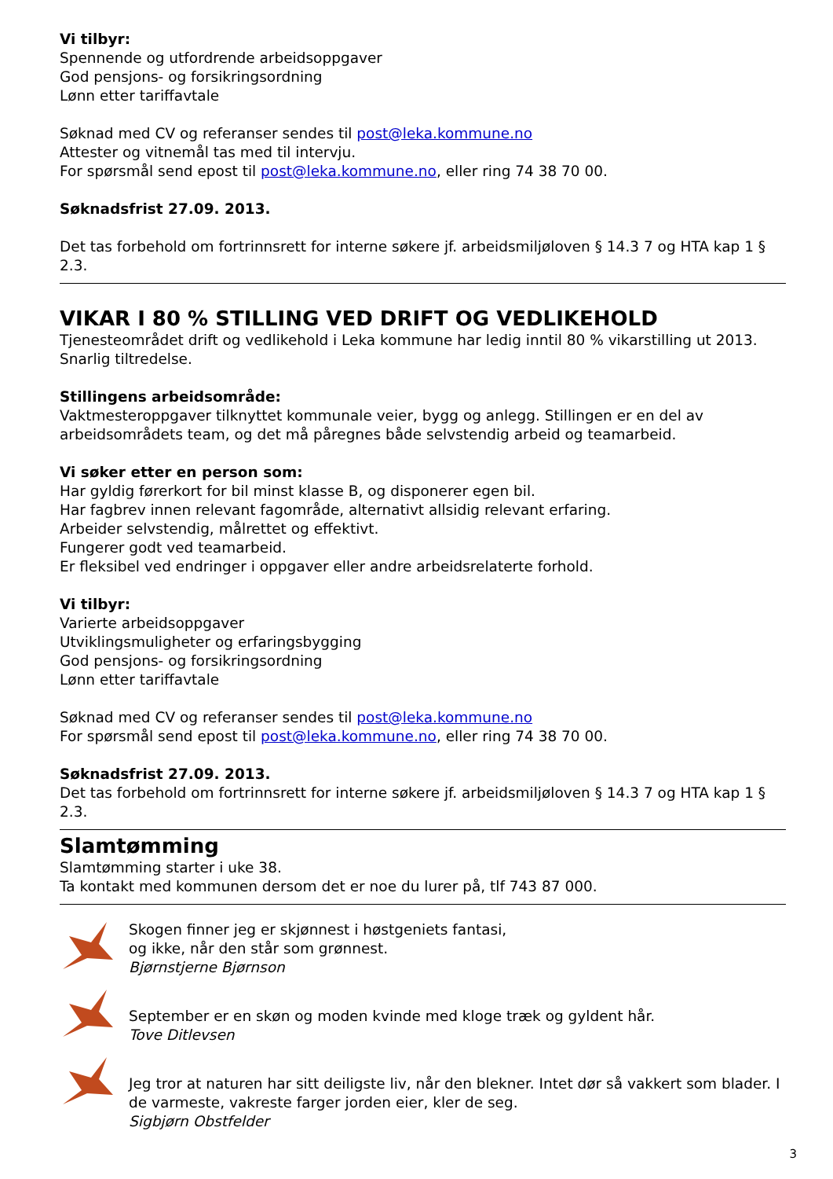Vi tilbyr:
Spennende og utfordrende arbeidsoppgaver
God pensjons- og forsikringsordning
Lønn etter tariffavtale
Søknad med CV og referanser sendes til post@leka.kommune.no
Attester og vitnemål tas med til intervju.
For spørsmål send epost til post@leka.kommune.no, eller ring 74 38 70 00.
Søknadsfrist 27.09. 2013.
Det tas forbehold om fortrinnsrett for interne søkere jf. arbeidsmiljøloven § 14.3 7 og HTA kap 1 § 2.3.
VIKAR I 80 % STILLING VED DRIFT OG VEDLIKEHOLD
Tjenesteområdet drift og vedlikehold i Leka kommune har ledig inntil 80 % vikarstilling ut 2013. Snarlig tiltredelse.
Stillingens arbeidsområde:
Vaktmesteroppgaver tilknyttet kommunale veier, bygg og anlegg. Stillingen er en del av arbeidsområdets team, og det må påregnes både selvstendig arbeid og teamarbeid.
Vi søker etter en person som:
Har gyldig førerkort for bil minst klasse B, og disponerer egen bil.
Har fagbrev innen relevant fagområde, alternativt allsidig relevant erfaring.
Arbeider selvstendig, målrettet og effektivt.
Fungerer godt ved teamarbeid.
Er fleksibel ved endringer i oppgaver eller andre arbeidsrelaterte forhold.
Vi tilbyr:
Varierte arbeidsoppgaver
Utviklingsmuligheter og erfaringsbygging
God pensjons- og forsikringsordning
Lønn etter tariffavtale
Søknad med CV og referanser sendes til post@leka.kommune.no
For spørsmål send epost til post@leka.kommune.no, eller ring 74 38 70 00.
Søknadsfrist 27.09. 2013.
Det tas forbehold om fortrinnsrett for interne søkere jf. arbeidsmiljøloven § 14.3 7 og HTA kap 1 § 2.3.
Slamtømming
Slamtømming starter i uke 38.
Ta kontakt med kommunen dersom det er noe du lurer på, tlf 743 87 000.
Skogen finner jeg er skjønnest i høstgeniets fantasi,
og ikke, når den står som grønnest.
Bjørnstjerne Bjørnson
September er en skøn og moden kvinde med kloge træk og gyldent hår.
Tove Ditlevsen
Jeg tror at naturen har sitt deiligste liv, når den blekner. Intet dør så vakkert som blader. I de varmeste, vakreste farger jorden eier, kler de seg.
Sigbjørn Obstfelder
3